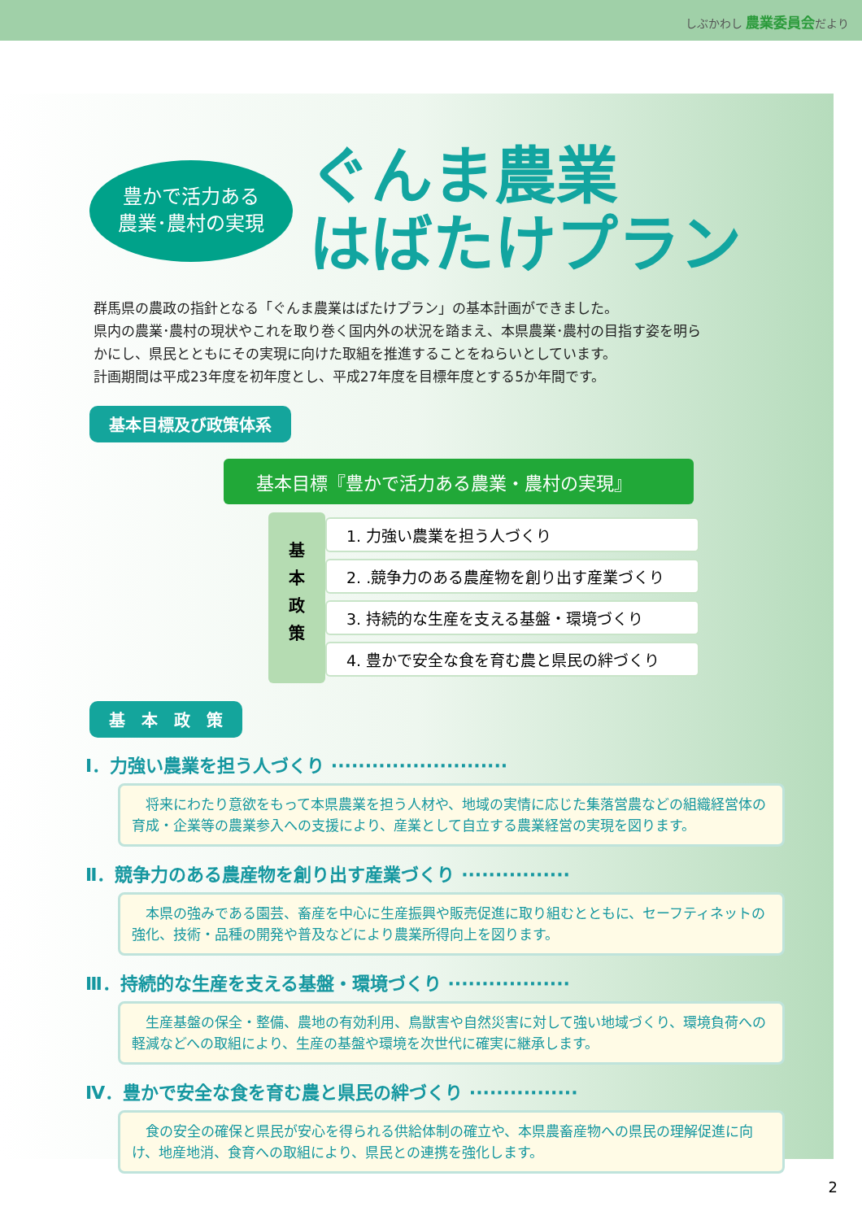しぶかわし 農業委員会だより
豊かで活力ある
農業･農村の実現
ぐんま農業
はばたけプラン
群馬県の農政の指針となる「ぐんま農業はばたけプラン」の基本計画ができました。
県内の農業･農村の現状やこれを取り巻く国内外の状況を踏まえ、本県農業･農村の目指す姿を明ら
かにし、県民とともにその実現に向けた取組を推進することをねらいとしています。
計画期間は平成23年度を初年度とし、平成27年度を目標年度とする5か年間です。
基本目標及び政策体系
基本目標『豊かで活力ある農業・農村の実現』
基
本
政
策
1. 力強い農業を担う人づくり
2. .競争力のある農産物を創り出す産業づくり
3. 持続的な生産を支える基盤・環境づくり
4. 豊かで安全な食を育む農と県民の絆づくり
基　本　政　策
Ⅰ．力強い農業を担う人づくり ··························
　将来にわたり意欲をもって本県農業を担う人材や、地域の実情に応じた集落営農などの組織経営体の育成・企業等の農業参入への支援により、産業として自立する農業経営の実現を図ります。
Ⅱ．競争力のある農産物を創り出す産業づくり ················
　本県の強みである園芸、畜産を中心に生産振興や販売促進に取り組むとともに、セーフティネットの強化、技術・品種の開発や普及などにより農業所得向上を図ります。
Ⅲ．持続的な生産を支える基盤・環境づくり ··················
　生産基盤の保全・整備、農地の有効利用、鳥獣害や自然災害に対して強い地域づくり、環境負荷への軽減などへの取組により、生産の基盤や環境を次世代に確実に継承します。
Ⅳ．豊かで安全な食を育む農と県民の絆づくり ················
　食の安全の確保と県民が安心を得られる供給体制の確立や、本県農畜産物への県民の理解促進に向け、地産地消、食育への取組により、県民との連携を強化します。
2